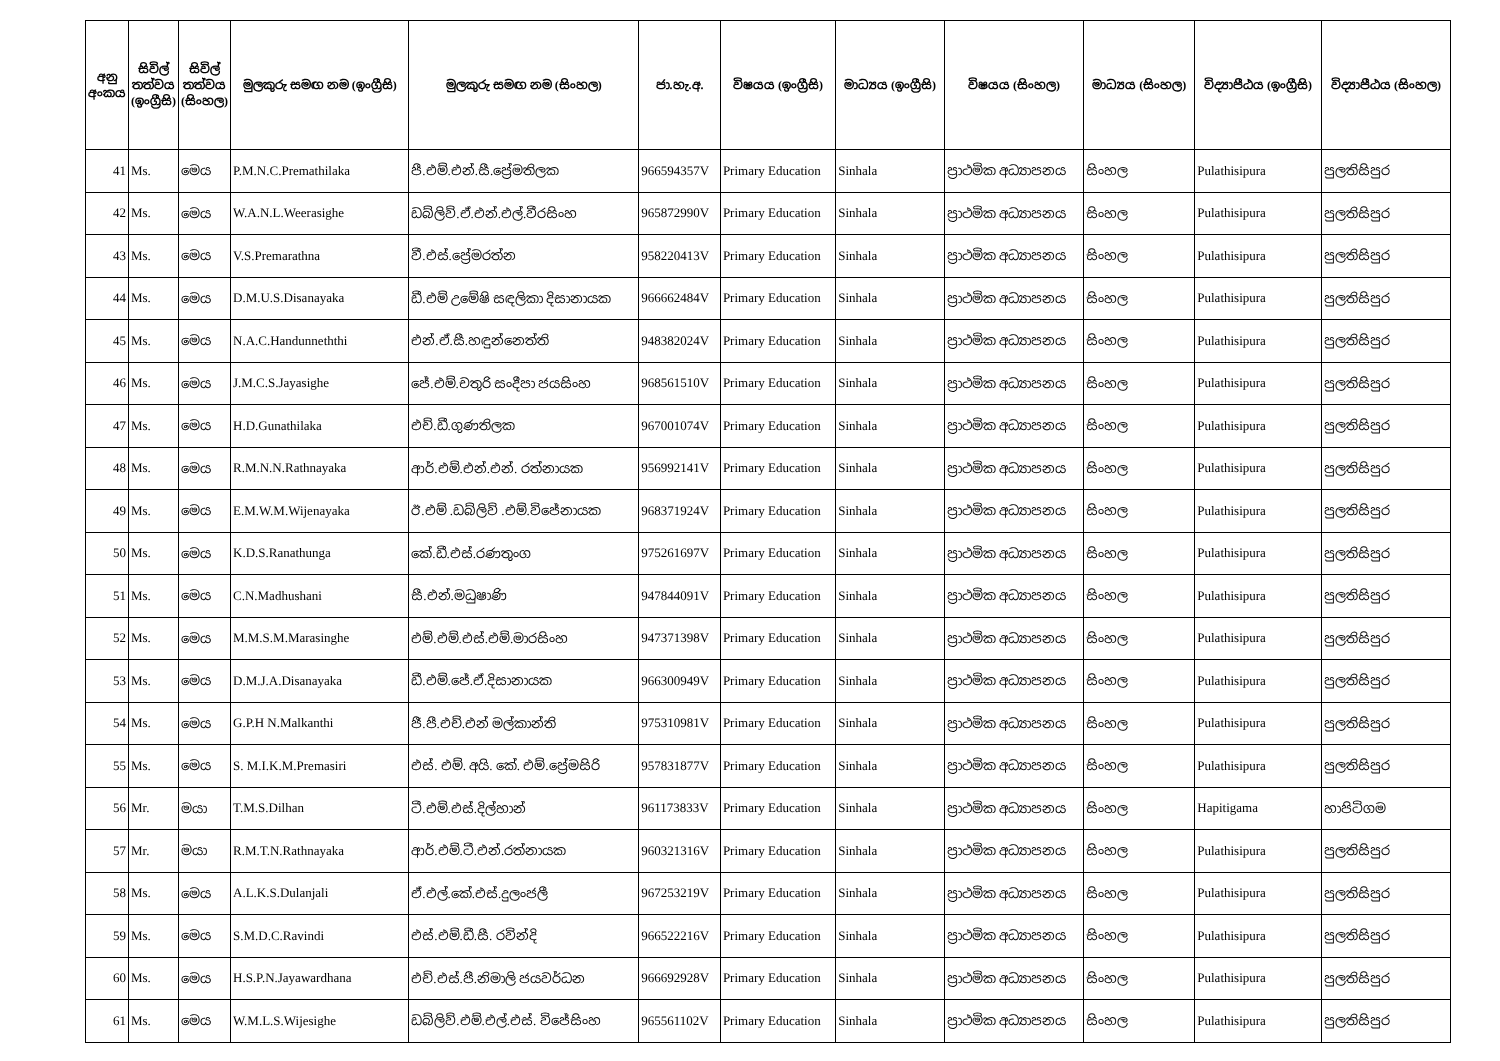| අනු අංකය | සිවිල් තත්වය (ඉංග්‍රීසි) | සිවිල් තත්වය (සිංහල) | මුලකුරු සමඟ නම (ඉංග්‍රීසි) | මුලකුරු සමඟ නම (සිංහල) | ජා.හැ.අ. | විෂයය (ඉංග්‍රීසි) | මාධ්‍යය (ඉංග්‍රීසි) | විෂයය (සිංහල) | මාධ්‍යය (සිංහල) | විද්‍යාපීඨය (ඉංග්‍රීසි) | විද්‍යාපීඨය (සිංහල) |
| --- | --- | --- | --- | --- | --- | --- | --- | --- | --- | --- | --- |
| 41 | Ms. | මෙය | P.M.N.C.Premathilaka | පී.එම්.එන්.සී.ප්‍රේමතිලක | 966594357V | Primary Education | Sinhala | ප්‍රාථමික අධ්‍යාපනය | සිංහල | Pulathisipura | පුලතිසිපුර |
| 42 | Ms. | මෙය | W.A.N.L.Weerasighe | ඩබ්ලිව්.ඒ.එන්.එල්.වීරසිංහ | 965872990V | Primary Education | Sinhala | ප්‍රාථමික අධ්‍යාපනය | සිංහල | Pulathisipura | පුලතිසිපුර |
| 43 | Ms. | මෙය | V.S.Premarathna | වී.එස්.ප්‍රේමරත්න | 958220413V | Primary Education | Sinhala | ප්‍රාථමික අධ්‍යාපනය | සිංහල | Pulathisipura | පුලතිසිපුර |
| 44 | Ms. | මෙය | D.M.U.S.Disanayaka | ඩී.එම් උමේෂි සඳලිකා දිසානායක | 966662484V | Primary Education | Sinhala | ප්‍රාථමික අධ්‍යාපනය | සිංහල | Pulathisipura | පුලතිසිපුර |
| 45 | Ms. | මෙය | N.A.C.Handunneththi | එන්.ඒ.සී.හඳුන්නෙත්ති | 948382024V | Primary Education | Sinhala | ප්‍රාථමික අධ්‍යාපනය | සිංහල | Pulathisipura | පුලතිසිපුර |
| 46 | Ms. | මෙය | J.M.C.S.Jayasighe | ජේ.එම්.චතුරි සංදීපා ජයසිංහ | 968561510V | Primary Education | Sinhala | ප්‍රාථමික අධ්‍යාපනය | සිංහල | Pulathisipura | පුලතිසිපුර |
| 47 | Ms. | මෙය | H.D.Gunathilaka | එච්.ඩී.ගුණතිලක | 967001074V | Primary Education | Sinhala | ප්‍රාථමික අධ්‍යාපනය | සිංහල | Pulathisipura | පුලතිසිපුර |
| 48 | Ms. | මෙය | R.M.N.N.Rathnayaka | ආර්.එම්.එන්.එන්. රත්නායක | 956992141V | Primary Education | Sinhala | ප්‍රාථමික අධ්‍යාපනය | සිංහල | Pulathisipura | පුලතිසිපුර |
| 49 | Ms. | මෙය | E.M.W.M.Wijenayaka | ඊ.එම් .ඩබ්ලිව් .එම්.විජේනායක | 968371924V | Primary Education | Sinhala | ප්‍රාථමික අධ්‍යාපනය | සිංහල | Pulathisipura | පුලතිසිපුර |
| 50 | Ms. | මෙය | K.D.S.Ranathunga | කේ.ඩී.එස්.රණතුංග | 975261697V | Primary Education | Sinhala | ප්‍රාථමික අධ්‍යාපනය | සිංහල | Pulathisipura | පුලතිසිපුර |
| 51 | Ms. | මෙය | C.N.Madhushani | සී.එන්.මධුෂාණි | 947844091V | Primary Education | Sinhala | ප්‍රාථමික අධ්‍යාපනය | සිංහල | Pulathisipura | පුලතිසිපුර |
| 52 | Ms. | මෙය | M.M.S.M.Marasinghe | එම්.එම්.එස්.එම්.මාරසිංහ | 947371398V | Primary Education | Sinhala | ප්‍රාථමික අධ්‍යාපනය | සිංහල | Pulathisipura | පුලතිසිපුර |
| 53 | Ms. | මෙය | D.M.J.A.Disanayaka | ඩී.එම්.ජේ.ඒ.දිසානායක | 966300949V | Primary Education | Sinhala | ප්‍රාථමික අධ්‍යාපනය | සිංහල | Pulathisipura | පුලතිසිපුර |
| 54 | Ms. | මෙය | G.P.H N.Malkanthi | ජී.පී.එච්.එන් මල්කාන්ති | 975310981V | Primary Education | Sinhala | ප්‍රාථමික අධ්‍යාපනය | සිංහල | Pulathisipura | පුලතිසිපුර |
| 55 | Ms. | මෙය | S. M.I.K.M.Premasiri | එස්. එම්. අයි. කේ. එම්.ප්‍රේමසිරි | 957831877V | Primary Education | Sinhala | ප්‍රාථමික අධ්‍යාපනය | සිංහල | Pulathisipura | පුලතිසිපුර |
| 56 | Mr. | මයා | T.M.S.Dilhan | ටී.එම්.එස්.දිල්හාන් | 961173833V | Primary Education | Sinhala | ප්‍රාථමික අධ්‍යාපනය | සිංහල | Hapitigama | හාපිටිගම |
| 57 | Mr. | මයා | R.M.T.N.Rathnayaka | ආර්.එම්.ටී.එන්.රත්නායක | 960321316V | Primary Education | Sinhala | ප්‍රාථමික අධ්‍යාපනය | සිංහල | Pulathisipura | පුලතිසිපුර |
| 58 | Ms. | මෙය | A.L.K.S.Dulanjali | ඒ.එල්.කේ.එස්.දුලංජලී | 967253219V | Primary Education | Sinhala | ප්‍රාථමික අධ්‍යාපනය | සිංහල | Pulathisipura | පුලතිසිපුර |
| 59 | Ms. | මෙය | S.M.D.C.Ravindi | එස්.එම්.ඩී.සී. රවින්දි | 966522216V | Primary Education | Sinhala | ප්‍රාථමික අධ්‍යාපනය | සිංහල | Pulathisipura | පුලතිසිපුර |
| 60 | Ms. | මෙය | H.S.P.N.Jayawardhana | එච්.එස්.පී.නිමාලි ජයවර්ධන | 966692928V | Primary Education | Sinhala | ප්‍රාථමික අධ්‍යාපනය | සිංහල | Pulathisipura | පුලතිසිපුර |
| 61 | Ms. | මෙය | W.M.L.S.Wijesighe | ඩබ්ලිව්.එම්.එල්.එස්. විජේසිංහ | 965561102V | Primary Education | Sinhala | ප්‍රාථමික අධ්‍යාපනය | සිංහල | Pulathisipura | පුලතිසිපුර |